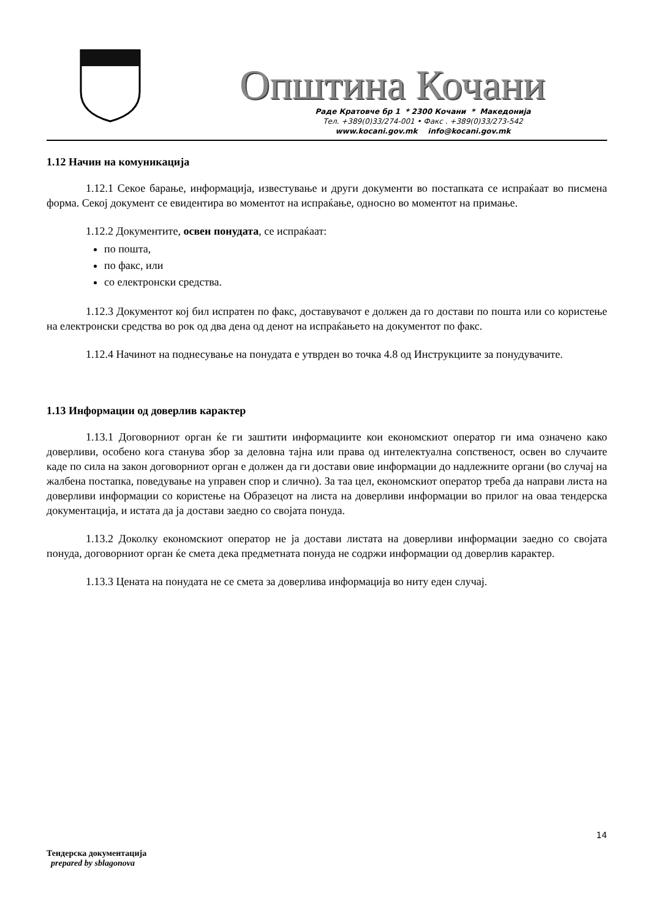Општина Кочани
Раде Кратовче бр 1 * 2300 Кочани * Македонија
Тел. +389(0)33/274-001 • Факс . +389(0)33/273-542
www.kocani.gov.mk info@kocani.gov.mk
1.12 Начин на комуникација
1.12.1 Секое барање, информација, известување и други документи во постапката се испраќаат во писмена форма. Секој документ се евидентира во моментот на испраќање, односно во моментот на примање.
1.12.2 Документите, освен понудата, се испраќаат:
по пошта,
по факс, или
со електронски средства.
1.12.3 Документот кој бил испратен по факс, доставувачот е должен да го достави по пошта или со користење на електронски средства во рок од два дена од денот на испраќањето на документот по факс.
1.12.4 Начинот на поднесување на понудата е утврден во точка 4.8 од Инструкциите за понудувачите.
1.13 Информации од доверлив карактер
1.13.1 Договорниот орган ќе ги заштити информациите кои економскиот оператор ги има означено како доверливи, особено кога станува збор за деловна тајна или права од интелектуална сопственост, освен во случаите каде по сила на закон договорниот орган е должен да ги достави овие информации до надлежните органи (во случај на жалбена постапка, поведување на управен спор и слично). За таа цел, економскиот оператор треба да направи листа на доверливи информации со користење на Образецот на листа на доверливи информации во прилог на оваа тендерска документација, и истата да ја достави заедно со својата понуда.
1.13.2 Доколку економскиот оператор не ја достави листата на доверливи информации заедно со својата понуда, договорниот орган ќе смета дека предметната понуда не содржи информации од доверлив карактер.
1.13.3 Цената на понудата не се смета за доверлива информација во ниту еден случај.
14
Тендерска документација
prepared by sblagonova